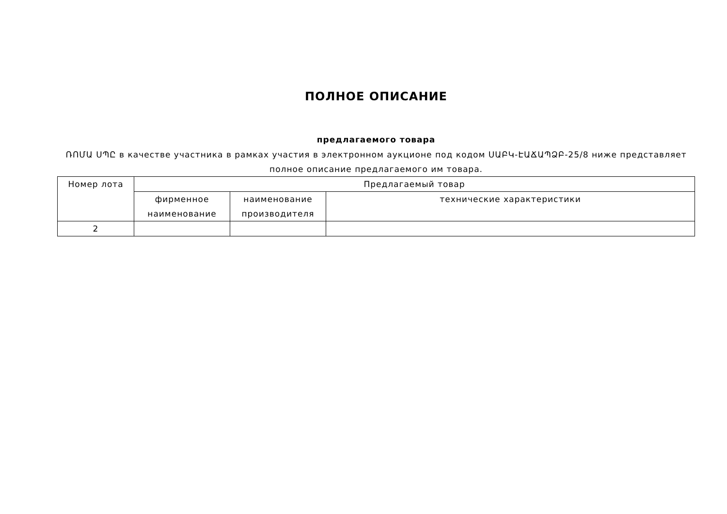ПОЛНОЕ ОПИСАНИЕ
предлагаемого товара
ՌՈՄԱ ՍՊԸ в качестве участника в рамках участия в электронном аукционе под кодом ՍԱԲԿ-ԷԱՃԱՊՁԲ-25/8 ниже представляет полное описание предлагаемого им товара.
| Номер лота | Предлагаемый товар | | |
| --- | --- | --- | --- |
| | фирменное наименование | наименование производителя | технические характеристики |
| 2 | | | |